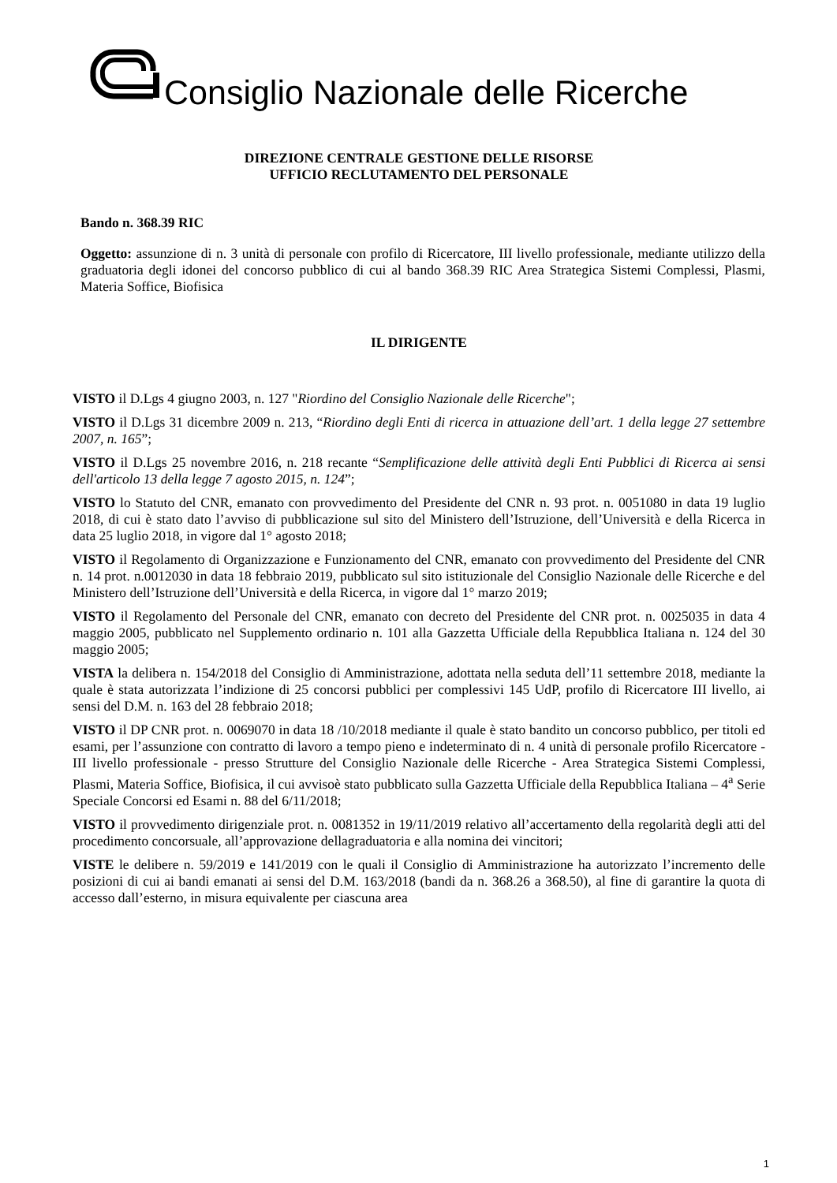Consiglio Nazionale delle Ricerche
DIREZIONE CENTRALE GESTIONE DELLE RISORSE
UFFICIO RECLUTAMENTO DEL PERSONALE
Bando n. 368.39 RIC
Oggetto: assunzione di n. 3 unità di personale con profilo di Ricercatore, III livello professionale, mediante utilizzo della graduatoria degli idonei del concorso pubblico di cui al bando 368.39 RIC Area Strategica Sistemi Complessi, Plasmi, Materia Soffice, Biofisica
IL DIRIGENTE
VISTO il D.Lgs 4 giugno 2003, n. 127 "Riordino del Consiglio Nazionale delle Ricerche";
VISTO il D.Lgs 31 dicembre 2009 n. 213, “Riordino degli Enti di ricerca in attuazione dell’art. 1 della legge 27 settembre 2007, n. 165”;
VISTO il D.Lgs 25 novembre 2016, n. 218 recante “Semplificazione delle attività degli Enti Pubblici di Ricerca ai sensi dell'articolo 13 della legge 7 agosto 2015, n. 124”;
VISTO lo Statuto del CNR, emanato con provvedimento del Presidente del CNR n. 93 prot. n. 0051080 in data 19 luglio 2018, di cui è stato dato l’avviso di pubblicazione sul sito del Ministero dell’Istruzione, dell’Università e della Ricerca in data 25 luglio 2018, in vigore dal 1° agosto 2018;
VISTO il Regolamento di Organizzazione e Funzionamento del CNR, emanato con provvedimento del Presidente del CNR n. 14 prot. n.0012030 in data 18 febbraio 2019, pubblicato sul sito istituzionale del Consiglio Nazionale delle Ricerche e del Ministero dell’Istruzione dell’Università e della Ricerca, in vigore dal 1° marzo 2019;
VISTO il Regolamento del Personale del CNR, emanato con decreto del Presidente del CNR prot. n. 0025035 in data 4 maggio 2005, pubblicato nel Supplemento ordinario n. 101 alla Gazzetta Ufficiale della Repubblica Italiana n. 124 del 30 maggio 2005;
VISTA la delibera n. 154/2018 del Consiglio di Amministrazione, adottata nella seduta dell’11 settembre 2018, mediante la quale è stata autorizzata l’indizione di 25 concorsi pubblici per complessivi 145 UdP, profilo di Ricercatore III livello, ai sensi del D.M. n. 163 del 28 febbraio 2018;
VISTO il DP CNR prot. n. 0069070 in data 18 /10/2018 mediante il quale è stato bandito un concorso pubblico, per titoli ed esami, per l’assunzione con contratto di lavoro a tempo pieno e indeterminato di n. 4 unità di personale profilo Ricercatore - III livello professionale - presso Strutture del Consiglio Nazionale delle Ricerche - Area Strategica Sistemi Complessi, Plasmi, Materia Soffice, Biofisica, il cui avvisoè stato pubblicato sulla Gazzetta Ufficiale della Repubblica Italiana – 4<sup>a</sup> Serie Speciale Concorsi ed Esami n. 88 del 6/11/2018;
VISTO il provvedimento dirigenziale prot. n. 0081352 in 19/11/2019 relativo all’accertamento della regolarità degli atti del procedimento concorsuale, all’approvazione dellagraduatoria e alla nomina dei vincitori;
VISTE le delibere n. 59/2019 e 141/2019 con le quali il Consiglio di Amministrazione ha autorizzato l’incremento delle posizioni di cui ai bandi emanati ai sensi del D.M. 163/2018 (bandi da n. 368.26 a 368.50), al fine di garantire la quota di accesso dall’esterno, in misura equivalente per ciascuna area
1